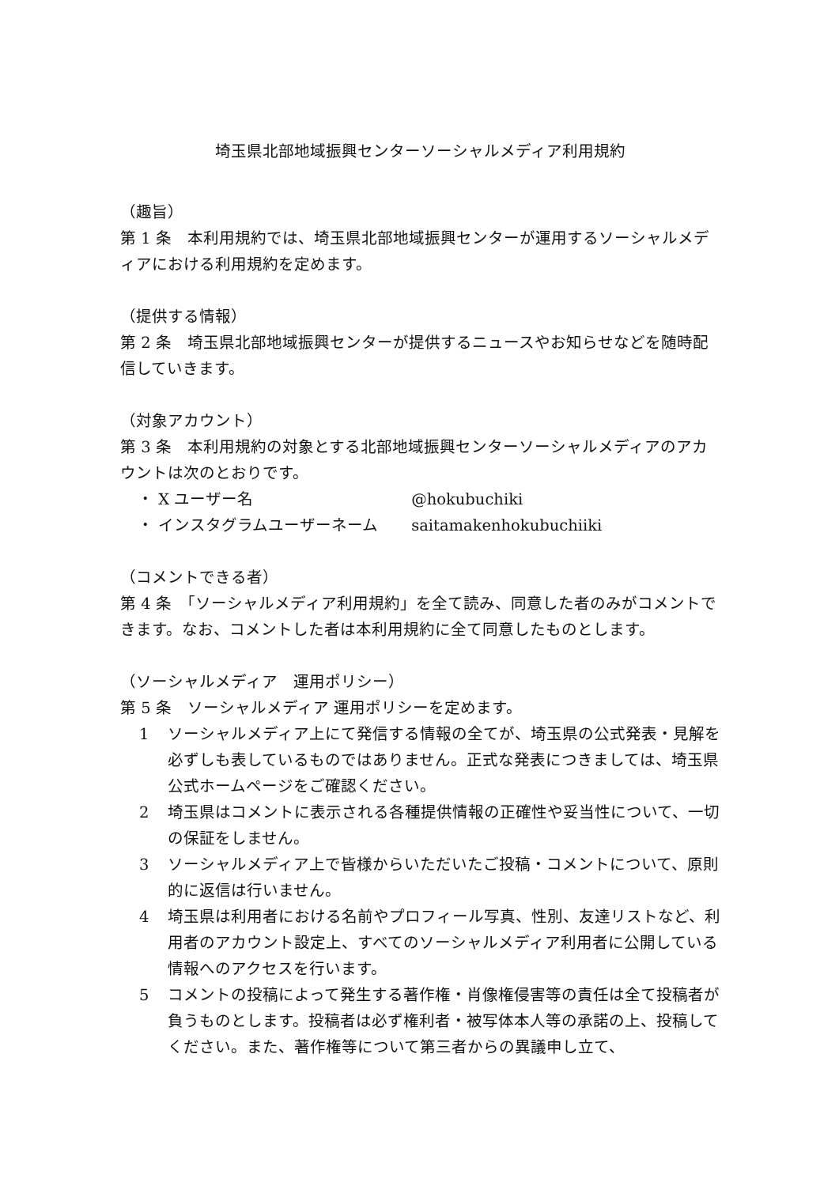埼玉県北部地域振興センターソーシャルメディア利用規約
（趣旨）
第 1 条　本利用規約では、埼玉県北部地域振興センターが運用するソーシャルメディアにおける利用規約を定めます。
（提供する情報）
第 2 条　埼玉県北部地域振興センターが提供するニュースやお知らせなどを随時配信していきます。
（対象アカウント）
第 3 条　本利用規約の対象とする北部地域振興センターソーシャルメディアのアカウントは次のとおりです。
・ X ユーザー名 @hokubuchiki
・ インスタグラムユーザーネーム saitamakenhokubuchiiki
（コメントできる者）
第 4 条　「ソーシャルメディア利用規約」を全て読み、同意した者のみがコメントできます。なお、コメントした者は本利用規約に全て同意したものとします。
（ソーシャルメディア　運用ポリシー）
第 5 条　ソーシャルメディア 運用ポリシーを定めます。
1 ソーシャルメディア上にて発信する情報の全てが、埼玉県の公式発表・見解を必ずしも表しているものではありません。正式な発表につきましては、埼玉県公式ホームページをご確認ください。
2 埼玉県はコメントに表示される各種提供情報の正確性や妥当性について、一切の保証をしません。
3 ソーシャルメディア上で皆様からいただいたご投稿・コメントについて、原則的に返信は行いません。
4 埼玉県は利用者における名前やプロフィール写真、性別、友達リストなど、利用者のアカウント設定上、すべてのソーシャルメディア利用者に公開している情報へのアクセスを行います。
5 コメントの投稿によって発生する著作権・肖像権侵害等の責任は全て投稿者が負うものとします。投稿者は必ず権利者・被写体本人等の承諾の上、投稿してください。また、著作権等について第三者からの異議申し立て、